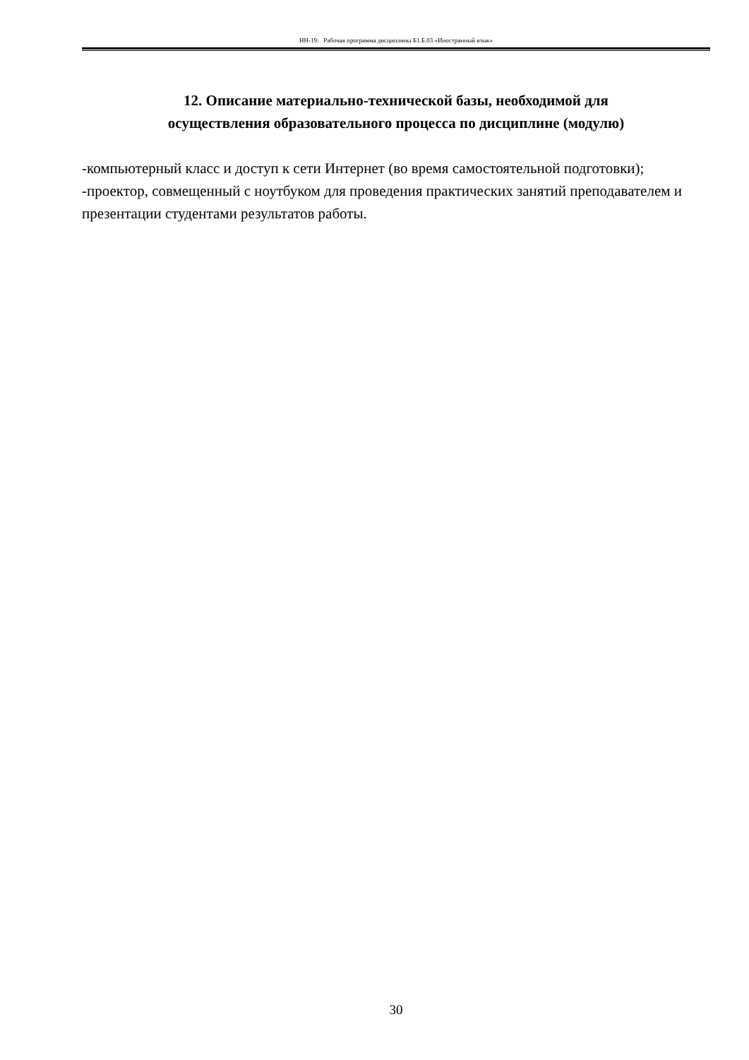НН-19: Рабочая программа дисциплины Б1.Б.03 «Иностранный язык»
12. Описание материально-технической базы, необходимой для
осуществления образовательного процесса по дисциплине (модулю)
-компьютерный класс и доступ к сети Интернет (во время самостоятельной подготовки);
-проектор, совмещенный с ноутбуком для проведения практических занятий преподавателем и презентации студентами результатов работы.
30